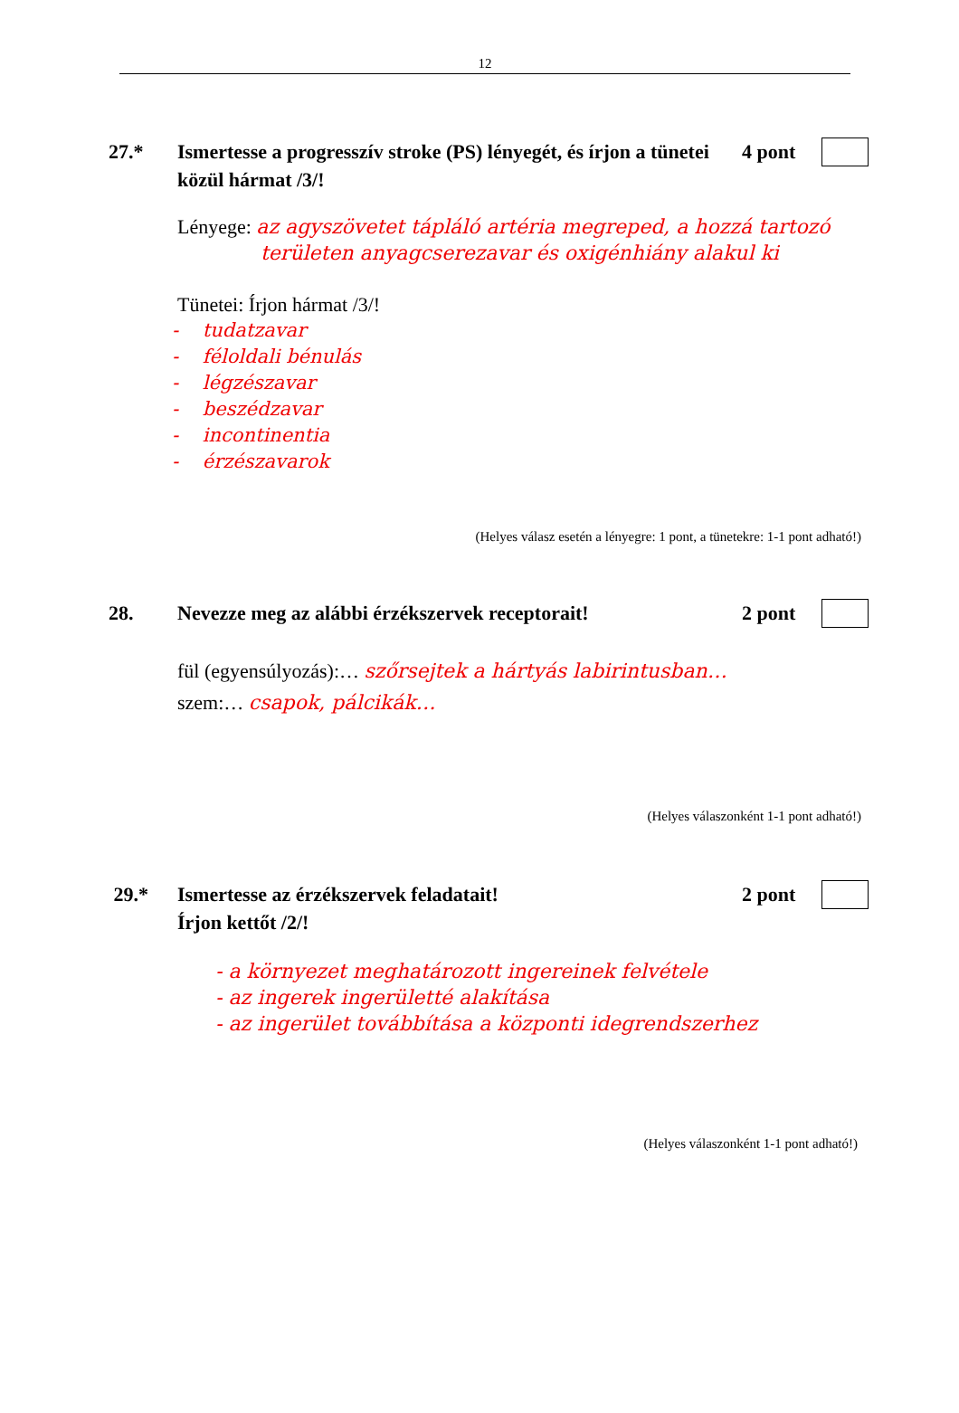12
27.* Ismertesse a progresszív stroke (PS) lényegét, és írjon a tünetei közül hármat /3/!
4 pont
Lényege: az agyszövetet tápláló artéria megreped, a hozzá tartozó
területen anyagcserezavar és oxigénhiány alakul ki
Tünetei: Írjon hármat /3/!
- tudatzavar
- féloldali bénulás
- légzészavar
- beszédzavar
- incontinentia
- érzészavarok
(Helyes válasz esetén a lényegre: 1 pont, a tünetekre: 1-1 pont adható!)
28. Nevezze meg az alábbi érzékszervek receptorait!
2 pont
fül (egyensúlyozás):… szőrsejtek a hártyás labirintusban…
szem:… csapok, pálcikák…
(Helyes válaszonként 1-1 pont adható!)
29.* Ismertesse az érzékszervek feladatait!
Írjon kettőt /2/!
2 pont
- a környezet meghatározott ingereinek felvétele
- az ingerek ingerületté alakítása
- az ingerület továbbítása a központi idegrendszerhez
(Helyes válaszonként 1-1 pont adható!)